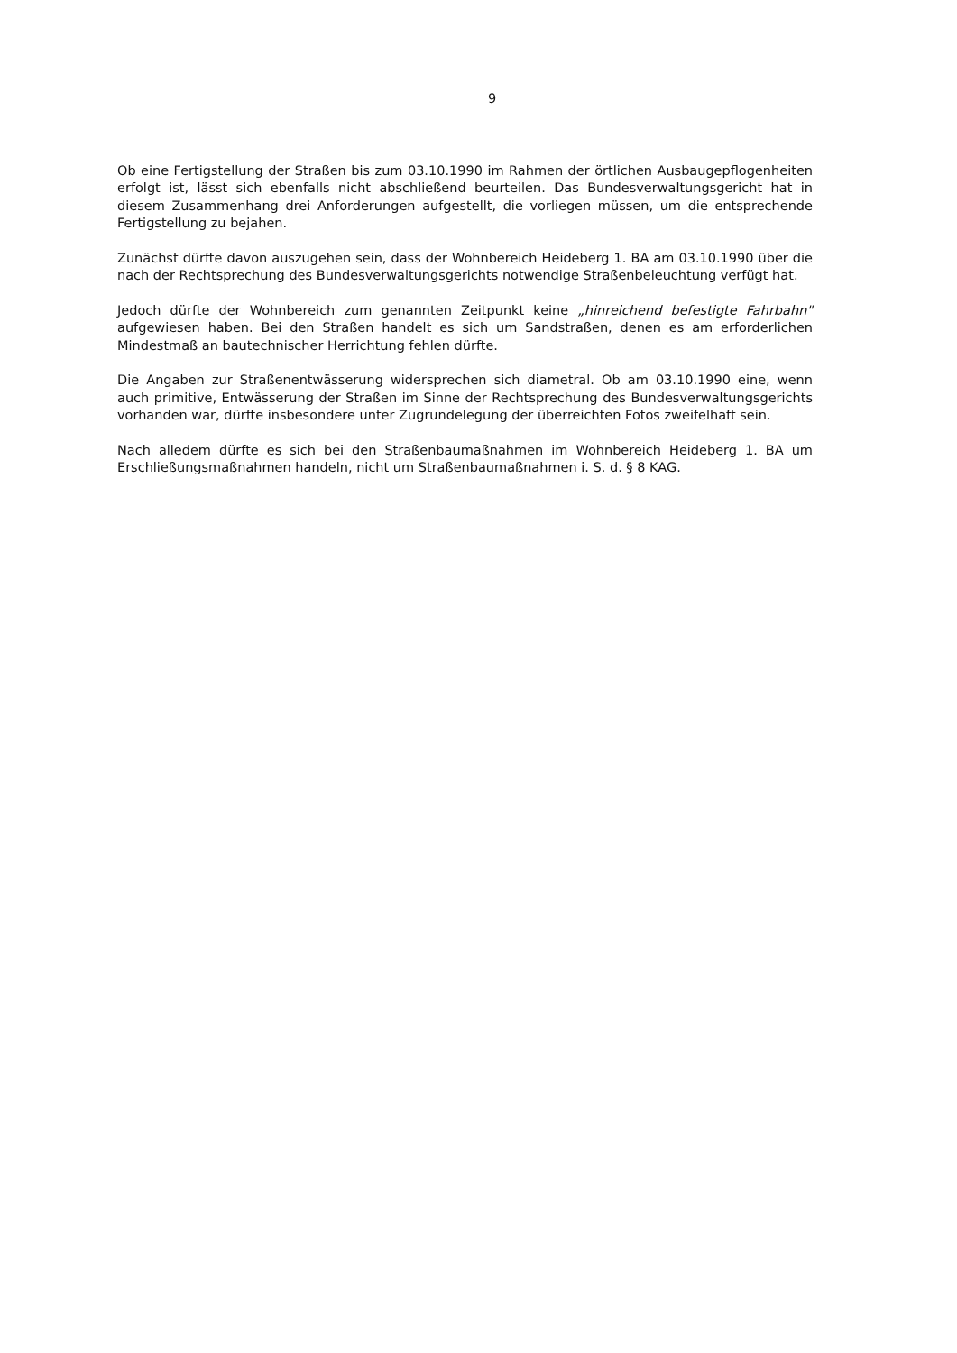9
Ob eine Fertigstellung der Straßen bis zum 03.10.1990 im Rahmen der örtlichen Ausbaugepflogenheiten erfolgt ist, lässt sich ebenfalls nicht abschließend beurteilen. Das Bundesverwaltungsgericht hat in diesem Zusammenhang drei Anforderungen aufgestellt, die vorliegen müssen, um die entsprechende Fertigstellung zu bejahen.
Zunächst dürfte davon auszugehen sein, dass der Wohnbereich Heideberg 1. BA am 03.10.1990 über die nach der Rechtsprechung des Bundesverwaltungsgerichts notwendige Straßenbeleuchtung verfügt hat.
Jedoch dürfte der Wohnbereich zum genannten Zeitpunkt keine „hinreichend befestigte Fahrbahn" aufgewiesen haben. Bei den Straßen handelt es sich um Sandstraßen, denen es am erforderlichen Mindestmaß an bautechnischer Herrichtung fehlen dürfte.
Die Angaben zur Straßenentwässerung widersprechen sich diametral. Ob am 03.10.1990 eine, wenn auch primitive, Entwässerung der Straßen im Sinne der Rechtsprechung des Bundesverwaltungsgerichts vorhanden war, dürfte insbesondere unter Zugrundelegung der überreichten Fotos zweifelhaft sein.
Nach alledem dürfte es sich bei den Straßenbaumaßnahmen im Wohnbereich Heideberg 1. BA um Erschließungsmaßnahmen handeln, nicht um Straßenbaumaßnahmen i. S. d. § 8 KAG.